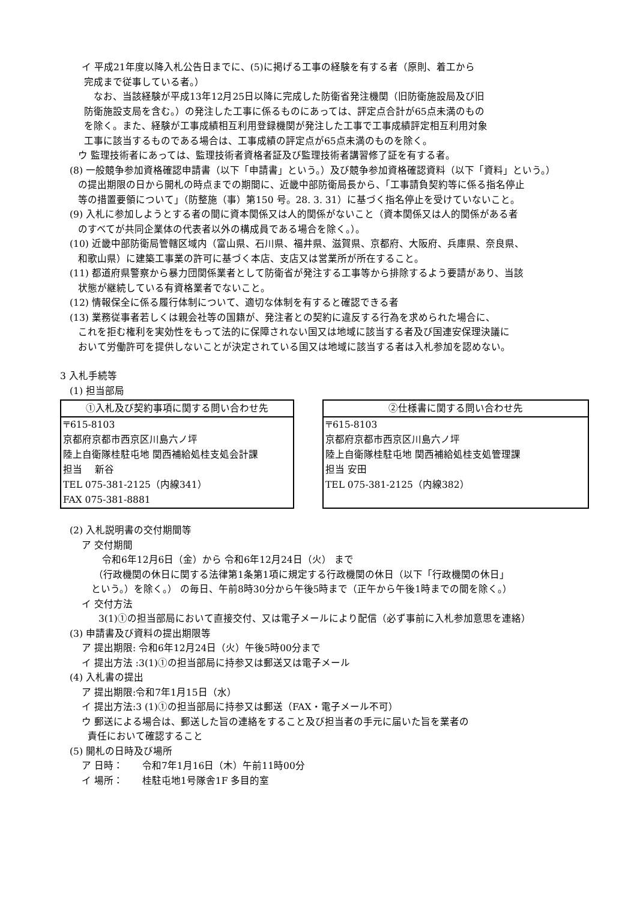イ 平成21年度以降入札公告日までに、(5)に掲げる工事の経験を有する者（原則、着工から
完成まで従事している者。）
なお、当該経験が平成13年12月25日以降に完成した防衛省発注機関（旧防衛施設局及び旧
防衛施設支局を含む。）の発注した工事に係るものにあっては、評定点合計が65点未満のもの
を除く。また、経験が工事成績相互利用登録機関が発注した工事で工事成績評定相互利用対象
工事に該当するものである場合は、工事成績の評定点が65点未満のものを除く。
ウ 監理技術者にあっては、監理技術者資格者証及び監理技術者講習修了証を有する者。
(8) 一般競争参加資格確認申請書（以下「申請書」という。）及び競争参加資格確認資料（以下「資料」という。）
の提出期限の日から開札の時点までの期間に、近畿中部防衛局長から、「工事請負契約等に係る指名停止
等の措置要領について」（防整施（事）第150 号。28. 3. 31）に基づく指名停止を受けていないこと。
(9) 入札に参加しようとする者の間に資本関係又は人的関係がないこと（資本関係又は人的関係がある者
のすべてが共同企業体の代表者以外の構成員である場合を除く。）。
(10) 近畿中部防衛局管轄区域内（富山県、石川県、福井県、滋賀県、京都府、大阪府、兵庫県、奈良県、
和歌山県）に建築工事業の許可に基づく本店、支店又は営業所が所在すること。
(11) 都道府県警察から暴力団関係業者として防衛省が発注する工事等から排除するよう要請があり、当該
状態が継続している有資格業者でないこと。
(12) 情報保全に係る履行体制について、適切な体制を有すると確認できる者
(13) 業務従事者若しくは親会社等の国籍が、発注者との契約に違反する行為を求められた場合に、
これを拒む権利を実効性をもって法的に保障されない国又は地域に該当する者及び国連安保理決議に
おいて労働許可を提供しないことが決定されている国又は地域に該当する者は入札参加を認めない。
3 入札手続等
(1) 担当部局
| ①入札及び契約事項に関する問い合わせ先 |
| --- |
| 〒615-8103 |
| 京都府京都市西京区川島六ノ坪 |
| 陸上自衛隊桂駐屯地 関西補給処桂支処会計課 |
| 担当 新谷 |
| TEL 075-381-2125（内線341） |
| FAX 075-381-8881 |
| ②仕様書に関する問い合わせ先 |
| --- |
| 〒615-8103 |
| 京都府京都市西京区川島六ノ坪 |
| 陸上自衛隊桂駐屯地 関西補給処桂支処管理課 |
| 担当 安田 |
| TEL 075-381-2125（内線382） |
(2) 入札説明書の交付期間等
ア 交付期間
令和6年12月6日（金）から 令和6年12月24日（火） まで
（行政機関の休日に関する法律第1条第1項に規定する行政機関の休日（以下「行政機関の休日」
という。）を除く。） の毎日、午前8時30分から午後5時まで（正午から午後1時までの間を除く。）
イ 交付方法
3(1)①の担当部局において直接交付、又は電子メールにより配信（必ず事前に入札参加意思を連絡）
(3) 申請書及び資料の提出期限等
ア 提出期限: 令和6年12月24日（火）午後5時00分まで
イ 提出方法 :3(1)①の担当部局に持参又は郵送又は電子メール
(4) 入札書の提出
ア 提出期限:令和7年1月15日（水）
イ 提出方法:3 (1)①の担当部局に持参又は郵送（FAX・電子メール不可）
ウ 郵送による場合は、郵送した旨の連絡をすること及び担当者の手元に届いた旨を業者の
責任において確認すること
(5) 開札の日時及び場所
ア 日時：　　令和7年1月16日（木）午前11時00分
イ 場所：　　桂駐屯地1号隊舎1F 多目的室